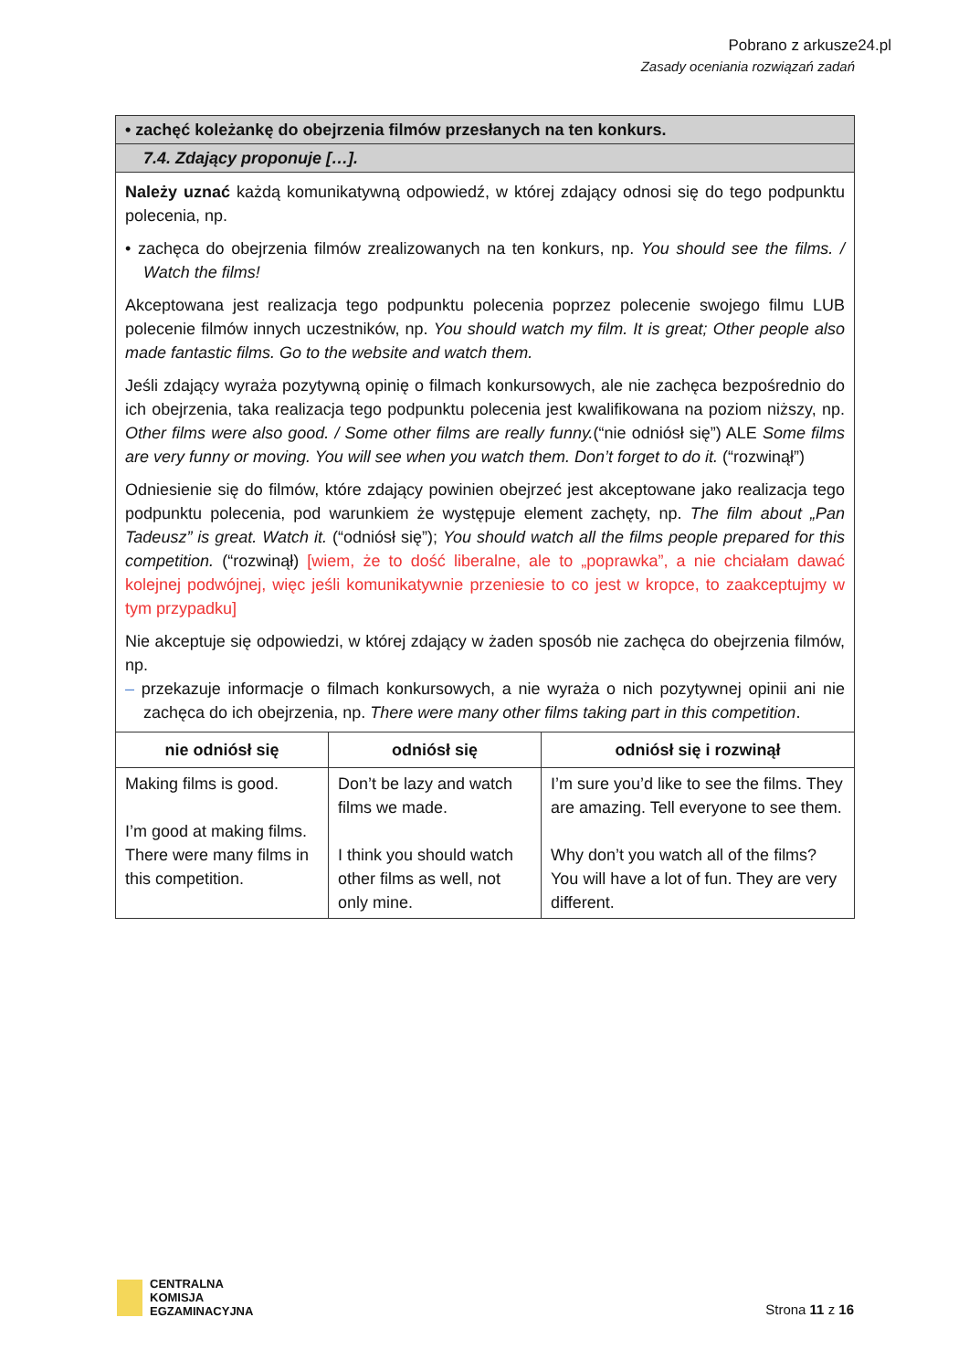Pobrano z arkusze24.pl
Zasady oceniania rozwiązań zadań
| • zachęć koleżankę do obejrzenia filmów przesłanych na ten konkurs. | | |
| 7.4. Zdający proponuje […]. | | |
| Należy uznać każdą komunikatywną odpowiedź, w której zdający odnosi się do tego podpunktu polecenia, np. • zachęca do obejrzenia filmów zrealizowanych na ten konkurs, np. You should see the films. / Watch the films! Akceptowana jest realizacja tego podpunktu polecenia poprzez polecenie swojego filmu LUB polecenie filmów innych uczestników, np. You should watch my film. It is great; Other people also made fantastic films. Go to the website and watch them. Jeśli zdający wyraża pozytywną opinię o filmach konkursowych, ale nie zachęca bezpośrednio do ich obejrzenia, taka realizacja tego podpunktu polecenia jest kwalifikowana na poziom niższy, np. Other films were also good. / Some other films are really funny. (“nie odniósł się”) ALE Some films are very funny or moving. You will see when you watch them. Don’t forget to do it. (“rozwinął”) Odniesienie się do filmów, które zdający powinien obejrzeć jest akceptowane jako realizacja tego podpunktu polecenia, pod warunkiem że występuje element zachęty, np. The film about „Pan Tadeusz” is great. Watch it. (“odniósł się”); You should watch all the films people prepared for this competition. (“rozwinął) [wiem, że to dość liberalne, ale to „poprawka”, a nie chciałam dawać kolejnej podwójnej, więc jeśli komunikatywnie przeniesie to co jest w kropce, to zaakceptujmy w tym przypadku] Nie akceptuje się odpowiedzi, w której zdający w żaden sposób nie zachęca do obejrzenia filmów, np. – przekazuje informacje o filmach konkursowych, a nie wyraża o nich pozytywnej opinii ani nie zachęca do ich obejrzenia, np. There were many other films taking part in this competition . | | |
| nie odniósł się | odniósł się | odniósł się i rozwinął |
| Making films is good. I’m good at making films. There were many films in this competition. | Don’t be lazy and watch films we made. I think you should watch other films as well, not only mine. | I’m sure you’d like to see the films. They are amazing. Tell everyone to see them. Why don’t you watch all of the films? You will have a lot of fun. They are very different. |
CENTRALNA
KOMISJA
EGZAMINACYJNA
Strona 11 z 16